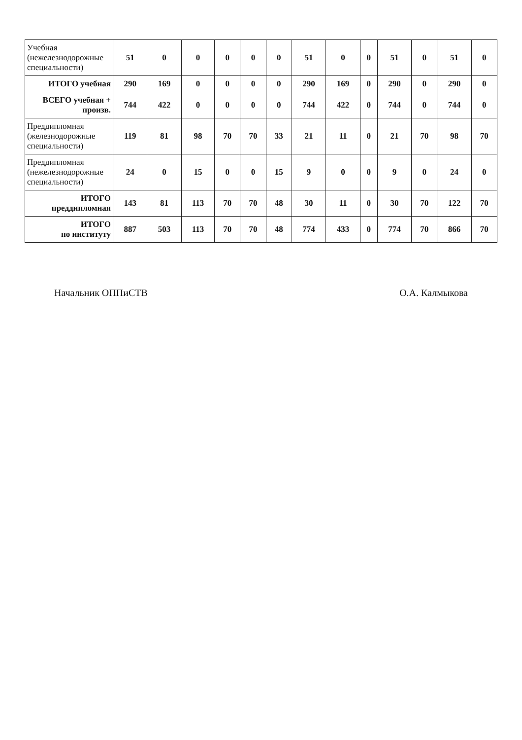| Учебная (нежелезнодорожные специальности) | 51 | 0 | 0 | 0 | 0 | 0 | 51 | 0 | 0 | 51 | 0 | 51 | 0 |
| ИТОГО учебная | 290 | 169 | 0 | 0 | 0 | 0 | 290 | 169 | 0 | 290 | 0 | 290 | 0 |
| ВСЕГО учебная + произв. | 744 | 422 | 0 | 0 | 0 | 0 | 744 | 422 | 0 | 744 | 0 | 744 | 0 |
| Преддипломная (железнодорожные специальности) | 119 | 81 | 98 | 70 | 70 | 33 | 21 | 11 | 0 | 21 | 70 | 98 | 70 |
| Преддипломная (нежелезнодорожные специальности) | 24 | 0 | 15 | 0 | 0 | 15 | 9 | 0 | 0 | 9 | 0 | 24 | 0 |
| ИТОГО преддипломная | 143 | 81 | 113 | 70 | 70 | 48 | 30 | 11 | 0 | 30 | 70 | 122 | 70 |
| ИТОГО по институту | 887 | 503 | 113 | 70 | 70 | 48 | 774 | 433 | 0 | 774 | 70 | 866 | 70 |
Начальник ОППиСТВ О.А. Калмыкова